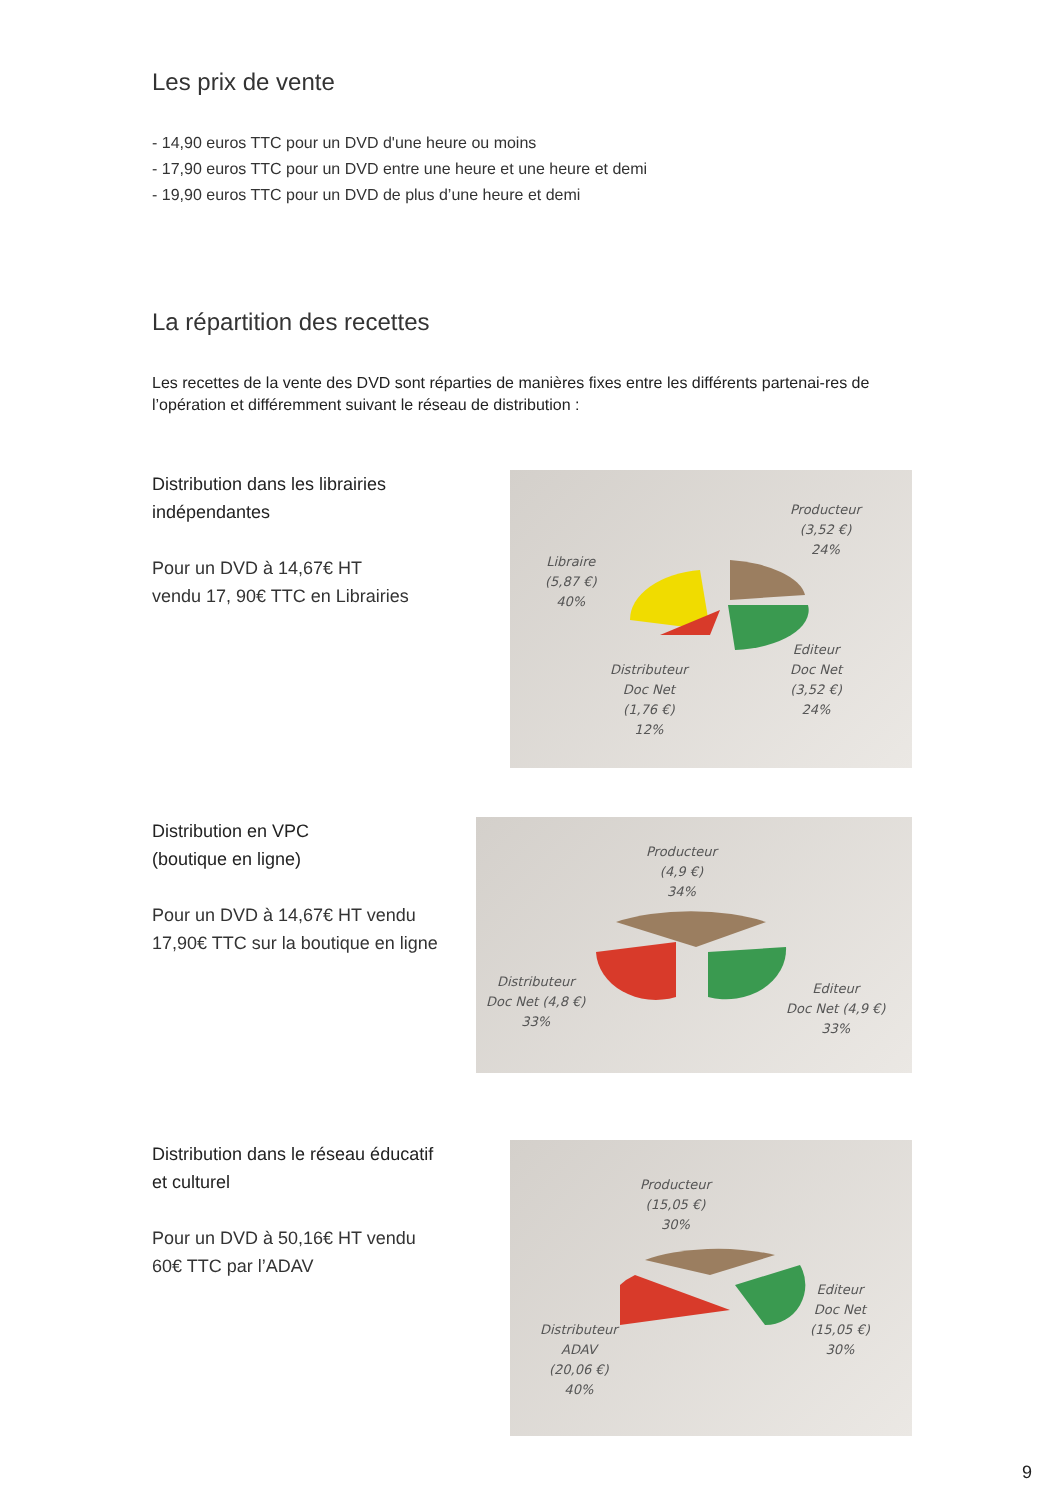Les prix de vente
- 14,90 euros TTC pour un DVD d'une heure ou moins
- 17,90 euros TTC pour un DVD entre une heure et une heure et demi
- 19,90 euros TTC pour un DVD de plus d’une heure et demi
La répartition des recettes
Les recettes de la vente des DVD sont réparties de manières fixes entre les différents partenai-res de l’opération et différemment suivant le réseau de distribution :
Distribution dans les librairies
indépendantes
Pour un DVD à 14,67€ HT
vendu 17, 90€ TTC en Librairies
Producteur
(3,52 €)
24%
Libraire
(5,87 €)
40%
Distributeur
Doc Net
(1,76 €)
12%
Editeur
Doc Net
(3,52 €)
24%
Distribution en VPC
(boutique en ligne)
Pour un DVD à 14,67€ HT vendu
17,90€ TTC sur la boutique en ligne
Producteur
(4,9 €)
34%
Distributeur
Doc Net (4,8 €)
33%
Editeur
Doc Net (4,9 €)
33%
Distribution dans le réseau éducatif
et culturel
Pour un DVD à 50,16€ HT vendu
60€ TTC par l’ADAV
Producteur
(15,05 €)
30%
Distributeur
ADAV
(20,06 €)
40%
Editeur
Doc Net
(15,05 €)
30%
9